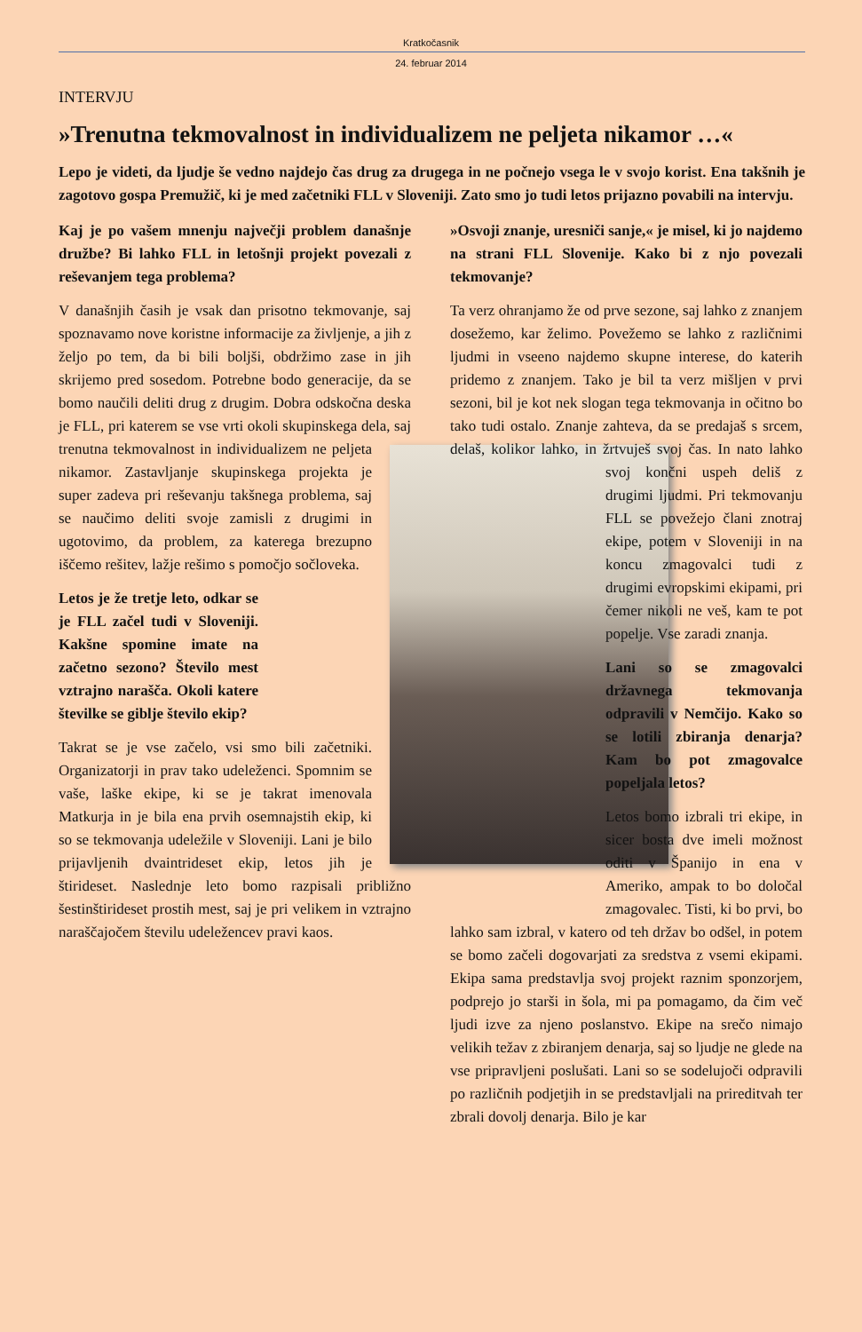Kratkočasnik
24. februar 2014
INTERVJU
»Trenutna tekmovalnost in individualizem ne peljeta nikamor …«
Lepo je videti, da ljudje še vedno najdejo čas drug za drugega in ne počnejo vsega le v svojo korist. Ena takšnih je zagotovo gospa Premužič, ki je med začetniki FLL v Sloveniji. Zato smo jo tudi letos prijazno povabili na intervju.
Kaj je po vašem mnenju največji problem današnje družbe? Bi lahko FLL in letošnji projekt povezali z reševanjem tega problema?
V današnjih časih je vsak dan prisotno tekmovanje, saj spoznavamo nove koristne informacije za življenje, a jih z željo po tem, da bi bili boljši, obdržimo zase in jih skrijemo pred sosedom. Potrebne bodo generacije, da se bomo naučili deliti drug z drugim. Dobra odskočna deska je FLL, pri katerem se vse vrti okoli skupinskega dela, saj trenutna tekmovalnost in individualizem ne peljeta nikamor. Zastavljanje skupinskega projekta je super zadeva pri reševanju takšnega problema, saj se naučimo deliti svoje zamisli z drugimi in ugotovimo, da problem, za katerega brezupno iščemo rešitev, lažje rešimo s pomočjo sočloveka.
Letos je že tretje leto, odkar se je FLL začel tudi v Sloveniji. Kakšne spomine imate na začetno sezono? Število mest vztrajno narašča. Okoli katere številke se giblje število ekip?
Takrat se je vse začelo, vsi smo bili začetniki. Organizatorji in prav tako udeleženci. Spomnim se vaše, laške ekipe, ki se je takrat imenovala Matkurja in je bila ena prvih osemnajstih ekip, ki so se tekmovanja udeležile v Sloveniji. Lani je bilo prijavljenih dvaintrideset ekip, letos jih je štirideset. Naslednje leto bomo razpisali približno šestinštirideset prostih mest, saj je pri velikem in vztrajno naraščajočem številu udeležencev pravi kaos.
»Osvoji znanje, uresniči sanje,« je misel, ki jo najdemo na strani FLL Slovenije. Kako bi z njo povezali tekmovanje?
Ta verz ohranjamo že od prve sezone, saj lahko z znanjem dosežemo, kar želimo. Povežemo se lahko z različnimi ljudmi in vseeno najdemo skupne interese, do katerih pridemo z znanjem. Tako je bil ta verz mišljen v prvi sezoni, bil je kot nek slogan tega tekmovanja in očitno bo tako tudi ostalo. Znanje zahteva, da se predajaš s srcem, delaš, kolikor lahko, in žrtvuješ svoj čas. In nato lahko svoj končni uspeh deliš z drugimi ljudmi. Pri tekmovanju FLL se povežejo člani znotraj ekipe, potem v Sloveniji in na koncu zmagovalci tudi z drugimi evropskimi ekipami, pri čemer nikoli ne veš, kam te pot popelje. Vse zaradi znanja.
Lani so se zmagovalci državnega tekmovanja odpravili v Nemčijo. Kako so se lotili zbiranja denarja? Kam bo pot zmagovalce popeljala letos?
Letos bomo izbrali tri ekipe, in sicer bosta dve imeli možnost oditi v Španijo in ena v Ameriko, ampak to bo določal zmagovalec. Tisti, ki bo prvi, bo lahko sam izbral, v katero od teh držav bo odšel, in potem se bomo začeli dogovarjati za sredstva z vsemi ekipami. Ekipa sama predstavlja svoj projekt raznim sponzorjem, podprejo jo starši in šola, mi pa pomagamo, da čim več ljudi izve za njeno poslanstvo. Ekipe na srečo nimajo velikih težav z zbiranjem denarja, saj so ljudje ne glede na vse pripravljeni poslušati. Lani so se sodelujoči odpravili po različnih podjetjih in se predstavljali na prireditvah ter zbrali dovolj denarja. Bilo je kar